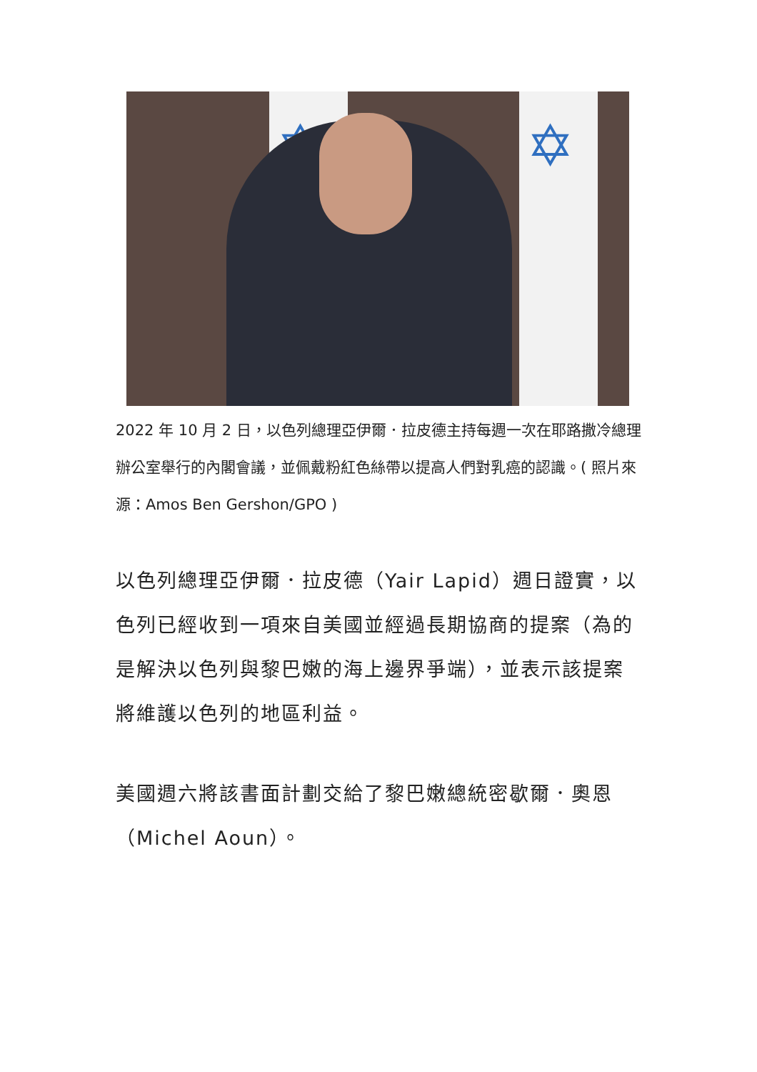✡ ✡
2022 年 10 月 2 日，以色列總理亞伊爾．拉皮德主持每週一次在耶路撒冷總理辦公室舉行的內閣會議，並佩戴粉紅色絲帶以提高人們對乳癌的認識。( 照片來源：Amos Ben Gershon/GPO )
以色列總理亞伊爾．拉皮德（Yair Lapid）週日證實，以色列已經收到一項來自美國並經過長期協商的提案（為的是解決以色列與黎巴嫩的海上邊界爭端），並表示該提案將維護以色列的地區利益。
美國週六將該書面計劃交給了黎巴嫩總統密歇爾．奧恩（Michel Aoun）。